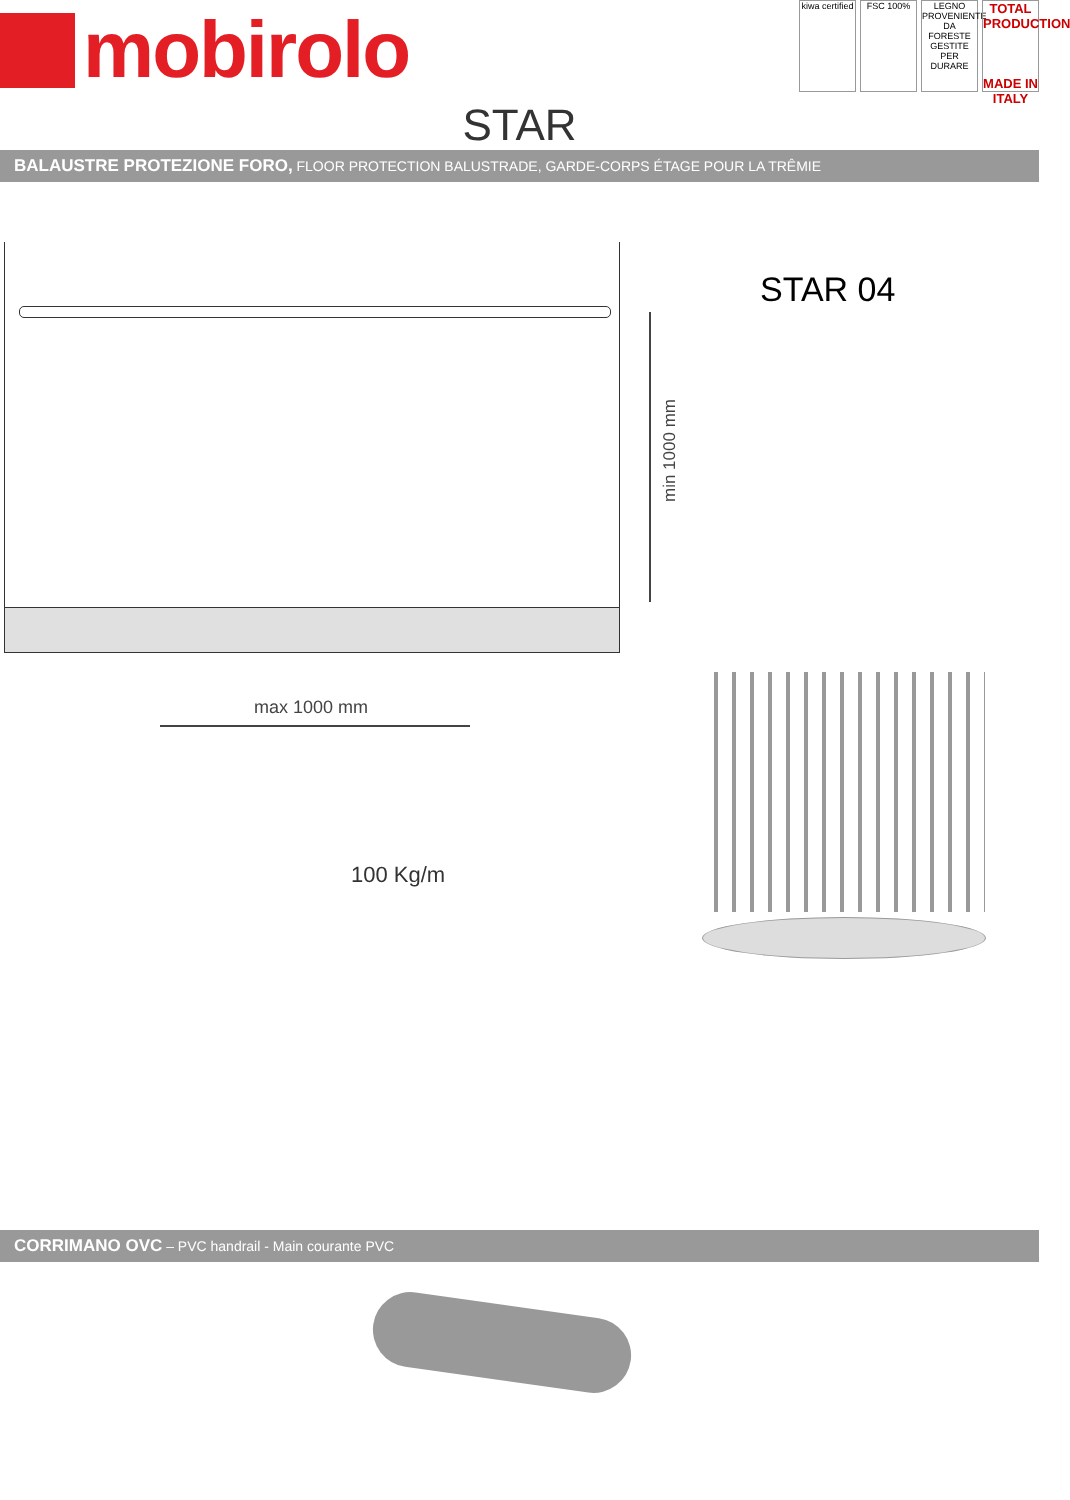mobirolo
kiwa certified
FSC 100% LEGNO PROVENIENTE DA FORESTE GESTITE PER DURARE
TOTAL PRODUCTION
MADE IN ITALY
STAR
BALAUSTRE PROTEZIONE FORO, FLOOR PROTECTION BALUSTRADE, GARDE-CORPS ÉTAGE POUR LA TRÊMIE
min 1000 mm
STAR 04
max 1000 mm
100 Kg/m
CORRIMANO OVC – PVC handrail - Main courante PVC